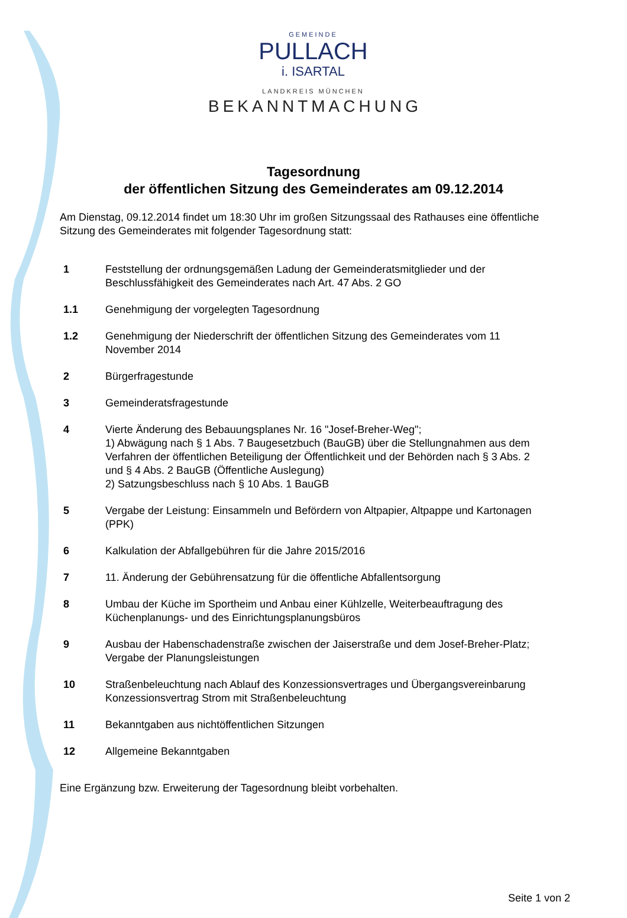GEMEINDE
PULLACH
i. ISARTAL
LANDKREIS MÜNCHEN
BEKANNTMACHUNG
Tagesordnung
der öffentlichen Sitzung des Gemeinderates am 09.12.2014
Am Dienstag, 09.12.2014 findet um 18:30 Uhr im großen Sitzungssaal des Rathauses eine öffentliche Sitzung des Gemeinderates mit folgender Tagesordnung statt:
1 Feststellung der ordnungsgemäßen Ladung der Gemeinderatsmitglieder und der Beschlussfähigkeit des Gemeinderates nach Art. 47 Abs. 2 GO
1.1 Genehmigung der vorgelegten Tagesordnung
1.2 Genehmigung der Niederschrift der öffentlichen Sitzung des Gemeinderates vom 11 November 2014
2 Bürgerfragestunde
3 Gemeinderatsfragestunde
4 Vierte Änderung des Bebauungsplanes Nr. 16 "Josef-Breher-Weg";
1) Abwägung nach § 1 Abs. 7 Baugesetzbuch (BauGB) über die Stellungnahmen aus dem Verfahren der öffentlichen Beteiligung der Öffentlichkeit und der Behörden nach § 3 Abs. 2 und § 4 Abs. 2 BauGB (Öffentliche Auslegung)
2) Satzungsbeschluss nach § 10 Abs. 1 BauGB
5 Vergabe der Leistung: Einsammeln und Befördern von Altpapier, Altpappe und Kartonagen (PPK)
6 Kalkulation der Abfallgebühren für die Jahre 2015/2016
7 11. Änderung der Gebührensatzung für die öffentliche Abfallentsorgung
8 Umbau der Küche im Sportheim und Anbau einer Kühlzelle, Weiterbeauftragung des Küchenplanungs- und des Einrichtungsplanungsbüros
9 Ausbau der Habenschadenstraße zwischen der Jaiserstraße und dem Josef-Breher-Platz; Vergabe der Planungsleistungen
10 Straßenbeleuchtung nach Ablauf des Konzessionsvertrages und Übergangsvereinbarung Konzessionsvertrag Strom mit Straßenbeleuchtung
11 Bekanntgaben aus nichtöffentlichen Sitzungen
12 Allgemeine Bekanntgaben
Eine Ergänzung bzw. Erweiterung der Tagesordnung bleibt vorbehalten.
Seite 1 von 2